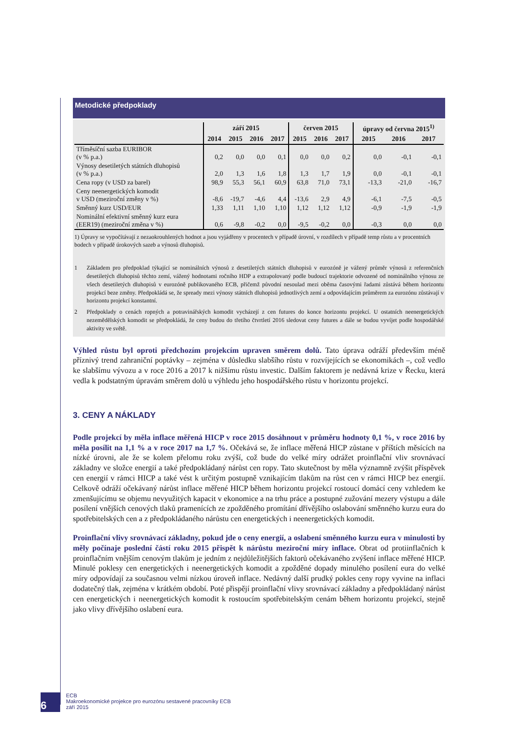Metodické předpoklady
| | září 2015 | | | | červen 2015 | | | úpravy od června 2015<sup>1)</sup> | | |
| --- | --- | --- | --- | --- | --- | --- | --- | --- | --- | --- |
| | 2014 | 2015 | 2016 | 2017 | 2015 | 2016 | 2017 | 2015 | 2016 | 2017 |
| Tříměsíční sazba EURIBOR (v % p.a.) | 0,2 | 0,0 | 0,0 | 0,1 | 0,0 | 0,0 | 0,2 | 0,0 | -0,1 | -0,1 |
| Výnosy desetiletých státních dluhopisů (v % p.a.) | 2,0 | 1,3 | 1,6 | 1,8 | 1,3 | 1,7 | 1,9 | 0,0 | -0,1 | -0,1 |
| Cena ropy (v USD za barel) | 98,9 | 55,3 | 56,1 | 60,9 | 63,8 | 71,0 | 73,1 | -13,3 | -21,0 | -16,7 |
| Ceny neenergetických komodit v USD (meziroční změny v %) | -8,6 | -19,7 | -4,6 | 4,4 | -13,6 | 2,9 | 4,9 | -6,1 | -7,5 | -0,5 |
| Směnný kurz USD/EUR | 1,33 | 1,11 | 1,10 | 1,10 | 1,12 | 1,12 | 1,12 | -0,9 | -1,9 | -1,9 |
| Nominální efektivní směnný kurz eura (EER19) (meziroční změna v %) | 0,6 | -9,8 | -0,2 | 0,0 | -9,5 | -0,2 | 0,0 | -0,3 | 0,0 | 0,0 |
1) Úpravy se vypočítávají z nezaokrouhlených hodnot a jsou vyjádřeny v procentech v případě úrovní, v rozdílech v případě temp růstu a v procentních bodech v případě úrokových sazeb a výnosů dluhopisů.
1 Základem pro předpoklad týkající se nominálních výnosů z desetiletých státních dluhopisů v eurozóně je vážený průměr výnosů z referenčních desetiletých dluhopisů těchto zemí, vážený hodnotami ročního HDP a extrapolovaný podle budoucí trajektorie odvozené od nominálního výnosu ze všech desetiletých dluhopisů v eurozóně publikovaného ECB, přičemž původní nesoulad mezi oběma časovými řadami zůstává během horizontu projekcí beze změny. Předpokládá se, že spready mezi výnosy státních dluhopisů jednotlivých zemí a odpovídajícím průměrem za eurozónu zůstávají v horizontu projekcí konstantní.
2 Předpoklady o cenách ropných a potravinářských komodit vycházejí z cen futures do konce horizontu projekcí. U ostatních neenergetických nezemědělských komodit se předpokládá, že ceny budou do třetího čtvrtletí 2016 sledovat ceny futures a dále se budou vyvíjet podle hospodářské aktivity ve světě.
Výhled růstu byl oproti předchozím projekcím upraven směrem dolů. Tato úprava odráží především méně příznivý trend zahraniční poptávky – zejména v důsledku slabšího růstu v rozvíjejících se ekonomikách –, což vedlo ke slabšímu vývozu a v roce 2016 a 2017 k nižšímu růstu investic. Dalším faktorem je nedávná krize v Řecku, která vedla k podstatným úpravám směrem dolů u výhledu jeho hospodářského růstu v horizontu projekcí.
3. CENY A NÁKLADY
Podle projekcí by měla inflace měřená HICP v roce 2015 dosáhnout v průměru hodnoty 0,1 %, v roce 2016 by měla posílit na 1,1 % a v roce 2017 na 1,7 %. Očekává se, že inflace měřená HICP zůstane v příštích měsících na nízké úrovni, ale že se kolem přelomu roku zvýší, což bude do velké míry odrážet proinflační vliv srovnávací základny ve složce energií a také předpokládaný nárůst cen ropy. Tato skutečnost by měla významně zvýšit příspěvek cen energií v rámci HICP a také vést k určitým postupně vznikajícím tlakům na růst cen v rámci HICP bez energií. Celkově odráží očekávaný nárůst inflace měřené HICP během horizontu projekcí rostoucí domácí ceny vzhledem ke zmenšujícímu se objemu nevyužitých kapacit v ekonomice a na trhu práce a postupné zužování mezery výstupu a dále posílení vnějších cenových tlaků pramenících ze zpožděného promítání dřívějšího oslabování směnného kurzu eura do spotřebitelských cen a z předpokládaného nárůstu cen energetických i neenergetických komodit.
Proinflační vlivy srovnávací základny, pokud jde o ceny energií, a oslabení směnného kurzu eura v minulosti by měly počínaje poslední částí roku 2015 přispět k nárůstu meziroční míry inflace. Obrat od protiinflačních k proinflačním vnějším cenovým tlakům je jedním z nejdůležitějších faktorů očekávaného zvýšení inflace měřené HICP. Minulé poklesy cen energetických i neenergetických komodit a zpožděné dopady minulého posílení eura do velké míry odpovídají za současnou velmi nízkou úroveň inflace. Nedávný další prudký pokles ceny ropy vyvine na inflaci dodatečný tlak, zejména v krátkém období. Poté přispějí proinflační vlivy srovnávací základny a předpokládaný nárůst cen energetických i neenergetických komodit k rostoucím spotřebitelským cenám během horizontu projekcí, stejně jako vlivy dřívějšího oslabení eura.
6
ECB
Makroekonomické projekce pro eurozónu sestavené pracovníky ECB
září 2015